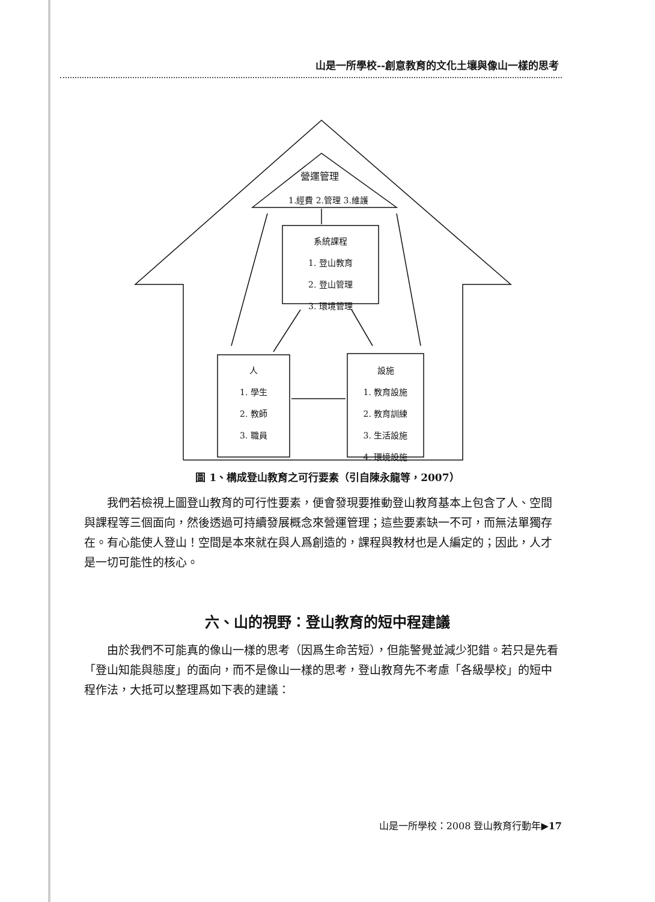山是一所學校--創意教育的文化土壤與像山一樣的思考
營運管理
1.經費 2.管理 3.維護
系統課程
1. 登山教育
2. 登山管理
3. 環境管理
人
1. 學生
2. 教師
3. 職員
設施
1. 教育設施
2. 教育訓練
3. 生活設施
4. 環境設施
圖 1、構成登山教育之可行要素（引自陳永龍等，2007）
　　我們若檢視上圖登山教育的可行性要素，便會發現要推動登山教育基本上包含了人、空間與課程等三個面向，然後透過可持續發展概念來營運管理；這些要素缺一不可，而無法單獨存在。有心能使人登山！空間是本來就在與人爲創造的，課程與教材也是人編定的；因此，人才是一切可能性的核心。
六、山的視野：登山教育的短中程建議
　　由於我們不可能真的像山一樣的思考（因爲生命苦短），但能警覺並減少犯錯。若只是先看「登山知能與態度」的面向，而不是像山一樣的思考，登山教育先不考慮「各級學校」的短中程作法，大抵可以整理爲如下表的建議：
山是一所學校：2008 登山教育行動年▶17